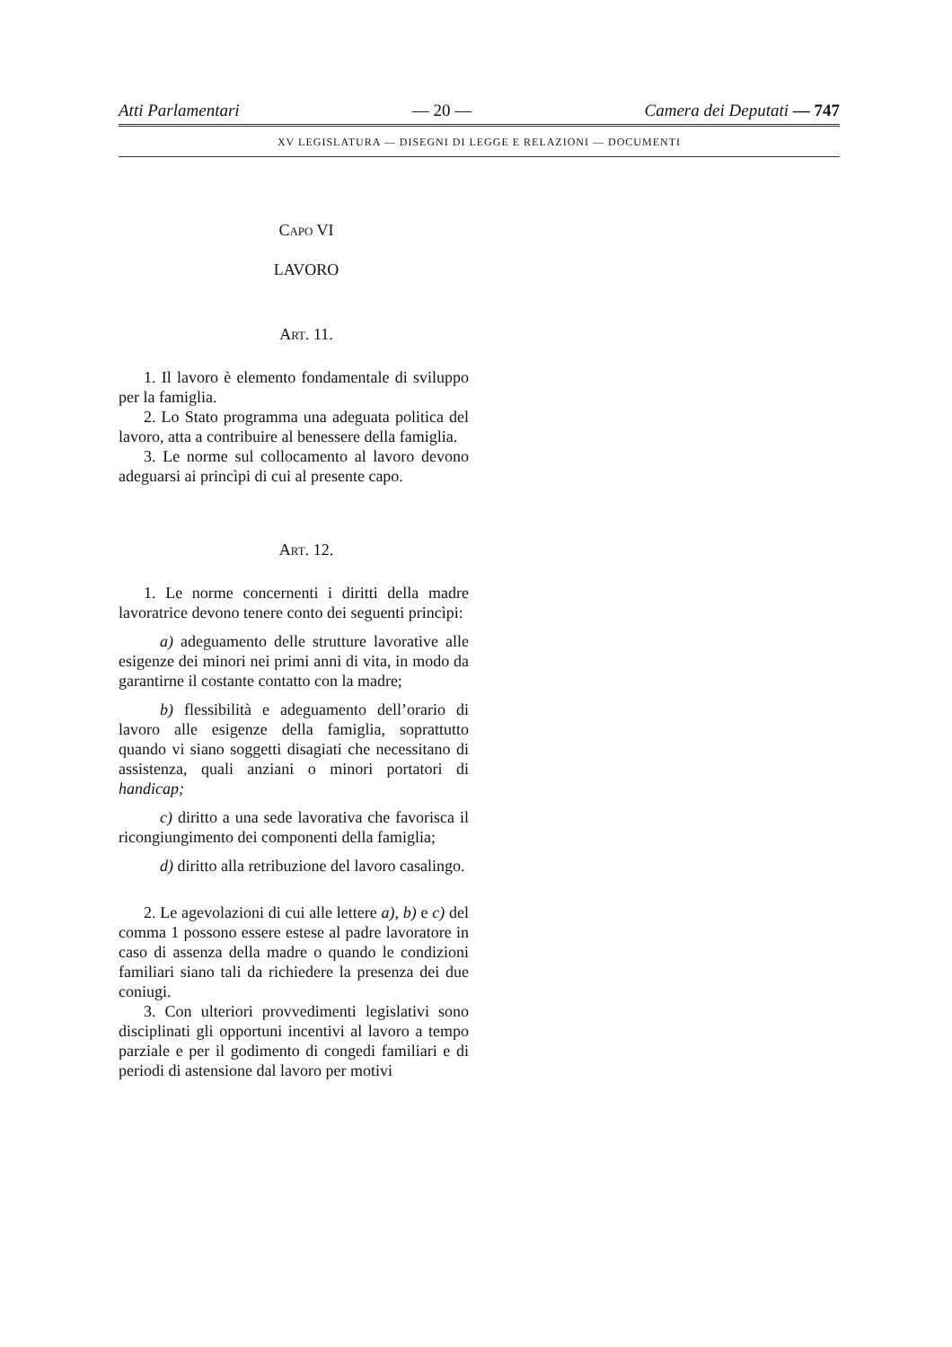Atti Parlamentari — 20 — Camera dei Deputati — 747
XV LEGISLATURA — DISEGNI DI LEGGE E RELAZIONI — DOCUMENTI
Capo VI
LAVORO
Art. 11.
1. Il lavoro è elemento fondamentale di sviluppo per la famiglia.
2. Lo Stato programma una adeguata politica del lavoro, atta a contribuire al benessere della famiglia.
3. Le norme sul collocamento al lavoro devono adeguarsi ai princìpi di cui al presente capo.
Art. 12.
1. Le norme concernenti i diritti della madre lavoratrice devono tenere conto dei seguenti princìpi:
a) adeguamento delle strutture lavorative alle esigenze dei minori nei primi anni di vita, in modo da garantirne il costante contatto con la madre;
b) flessibilità e adeguamento dell’orario di lavoro alle esigenze della famiglia, soprattutto quando vi siano soggetti disagiati che necessitano di assistenza, quali anziani o minori portatori di handicap;
c) diritto a una sede lavorativa che favorisca il ricongiungimento dei componenti della famiglia;
d) diritto alla retribuzione del lavoro casalingo.
2. Le agevolazioni di cui alle lettere a), b) e c) del comma 1 possono essere estese al padre lavoratore in caso di assenza della madre o quando le condizioni familiari siano tali da richiedere la presenza dei due coniugi.
3. Con ulteriori provvedimenti legislativi sono disciplinati gli opportuni incentivi al lavoro a tempo parziale e per il godimento di congedi familiari e di periodi di astensione dal lavoro per motivi